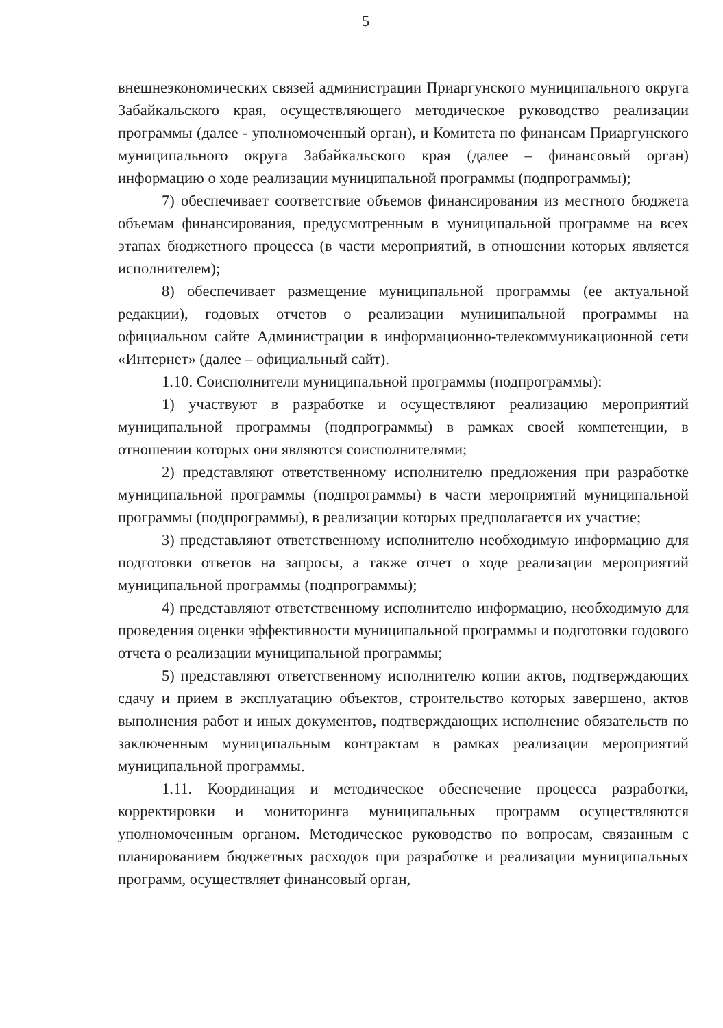5
внешнеэкономических связей администрации Приаргунского муниципального округа Забайкальского края, осуществляющего методическое руководство реализации программы (далее - уполномоченный орган), и Комитета по финансам Приаргунского муниципального округа Забайкальского края (далее – финансовый орган) информацию о ходе реализации муниципальной программы (подпрограммы);
7) обеспечивает соответствие объемов финансирования из местного бюджета объемам финансирования, предусмотренным в муниципальной программе на всех этапах бюджетного процесса (в части мероприятий, в отношении которых является исполнителем);
8) обеспечивает размещение муниципальной программы (ее актуальной редакции), годовых отчетов о реализации муниципальной программы на официальном сайте Администрации в информационно-телекоммуникационной сети «Интернет» (далее – официальный сайт).
1.10. Соисполнители муниципальной программы (подпрограммы):
1) участвуют в разработке и осуществляют реализацию мероприятий муниципальной программы (подпрограммы) в рамках своей компетенции, в отношении которых они являются соисполнителями;
2) представляют ответственному исполнителю предложения при разработке муниципальной программы (подпрограммы) в части мероприятий муниципальной программы (подпрограммы), в реализации которых предполагается их участие;
3) представляют ответственному исполнителю необходимую информацию для подготовки ответов на запросы, а также отчет о ходе реализации мероприятий муниципальной программы (подпрограммы);
4) представляют ответственному исполнителю информацию, необходимую для проведения оценки эффективности муниципальной программы и подготовки годового отчета о реализации муниципальной программы;
5) представляют ответственному исполнителю копии актов, подтверждающих сдачу и прием в эксплуатацию объектов, строительство которых завершено, актов выполнения работ и иных документов, подтверждающих исполнение обязательств по заключенным муниципальным контрактам в рамках реализации мероприятий муниципальной программы.
1.11. Координация и методическое обеспечение процесса разработки, корректировки и мониторинга муниципальных программ осуществляются уполномоченным органом. Методическое руководство по вопросам, связанным с планированием бюджетных расходов при разработке и реализации муниципальных программ, осуществляет финансовый орган,